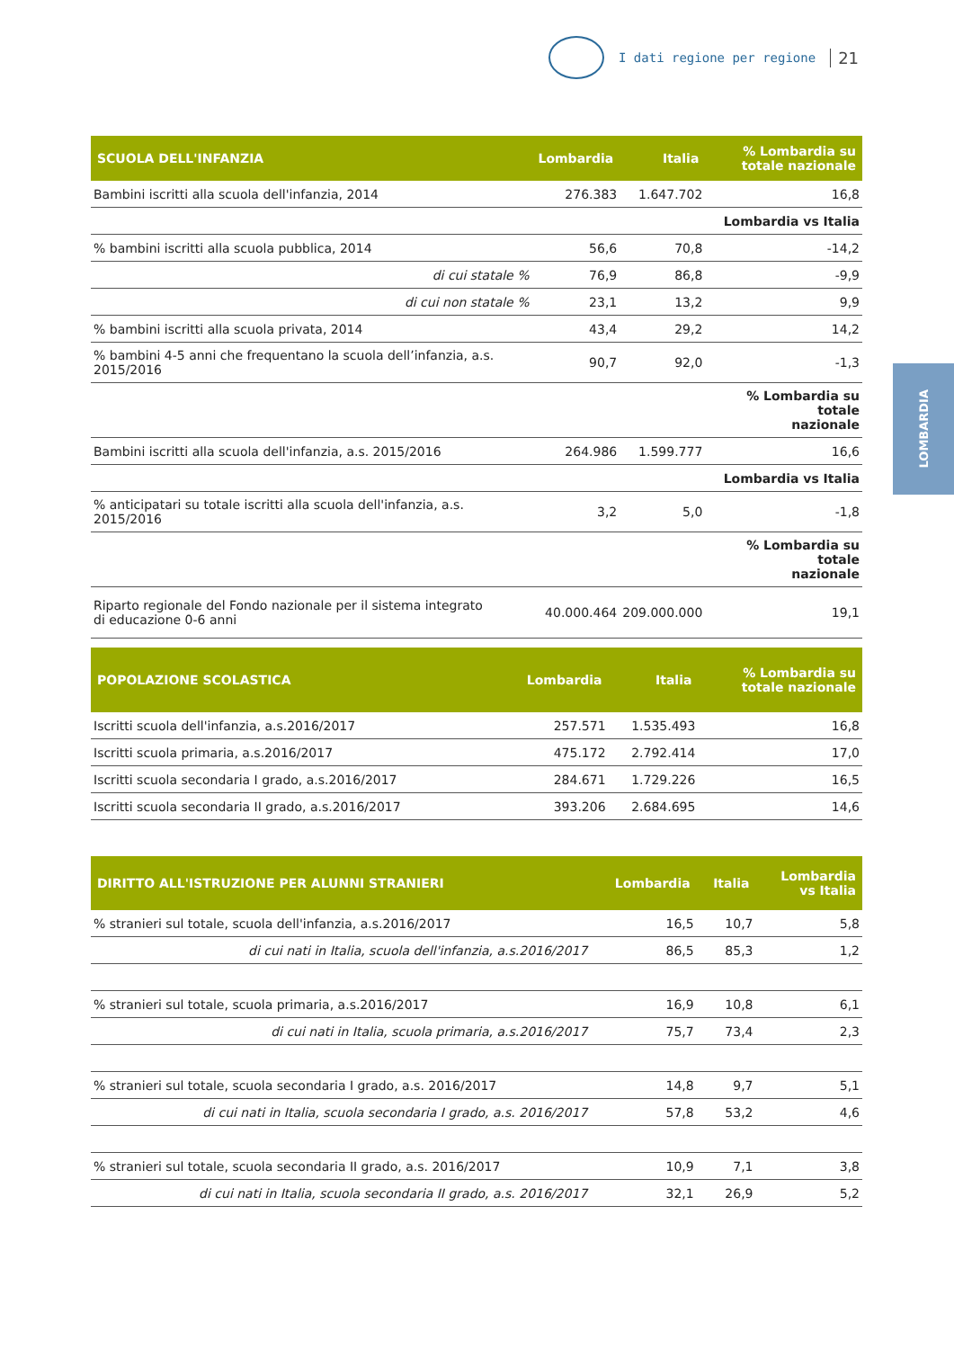I dati regione per regione 21
LOMBARDIA
| SCUOLA DELL'INFANZIA | Lombardia | Italia | % Lombardia su totale nazionale |
| --- | --- | --- | --- |
| Bambini iscritti alla scuola dell'infanzia, 2014 | 276.383 | 1.647.702 | 16,8 |
| | | | Lombardia vs Italia |
| % bambini iscritti alla scuola pubblica, 2014 | 56,6 | 70,8 | -14,2 |
| di cui statale % | 76,9 | 86,8 | -9,9 |
| di cui non statale % | 23,1 | 13,2 | 9,9 |
| % bambini iscritti alla scuola privata, 2014 | 43,4 | 29,2 | 14,2 |
| % bambini 4-5 anni che frequentano la scuola dell’infanzia, a.s. 2015/2016 | 90,7 | 92,0 | -1,3 |
| | | | % Lombardia su totale nazionale |
| Bambini iscritti alla scuola dell'infanzia, a.s. 2015/2016 | 264.986 | 1.599.777 | 16,6 |
| | | | Lombardia vs Italia |
| % anticipatari su totale iscritti alla scuola dell'infanzia, a.s. 2015/2016 | 3,2 | 5,0 | -1,8 |
| | | | % Lombardia su totale nazionale |
| Riparto regionale del Fondo nazionale per il sistema integrato di educazione 0-6 anni | 40.000.464 | 209.000.000 | 19,1 |
| POPOLAZIONE SCOLASTICA | Lombardia | Italia | % Lombardia su totale nazionale |
| --- | --- | --- | --- |
| Iscritti scuola dell'infanzia, a.s.2016/2017 | 257.571 | 1.535.493 | 16,8 |
| Iscritti scuola primaria, a.s.2016/2017 | 475.172 | 2.792.414 | 17,0 |
| Iscritti scuola secondaria I grado, a.s.2016/2017 | 284.671 | 1.729.226 | 16,5 |
| Iscritti scuola secondaria II grado, a.s.2016/2017 | 393.206 | 2.684.695 | 14,6 |
| DIRITTO ALL'ISTRUZIONE PER ALUNNI STRANIERI | Lombardia | Italia | Lombardia vs Italia |
| --- | --- | --- | --- |
| % stranieri sul totale, scuola dell'infanzia, a.s.2016/2017 | 16,5 | 10,7 | 5,8 |
| di cui nati in Italia, scuola dell'infanzia, a.s.2016/2017 | 86,5 | 85,3 | 1,2 |
| % stranieri sul totale, scuola primaria, a.s.2016/2017 | 16,9 | 10,8 | 6,1 |
| di cui nati in Italia, scuola primaria, a.s.2016/2017 | 75,7 | 73,4 | 2,3 |
| % stranieri sul totale, scuola secondaria I grado, a.s. 2016/2017 | 14,8 | 9,7 | 5,1 |
| di cui nati in Italia, scuola secondaria I grado, a.s. 2016/2017 | 57,8 | 53,2 | 4,6 |
| % stranieri sul totale, scuola secondaria II grado, a.s. 2016/2017 | 10,9 | 7,1 | 3,8 |
| di cui nati in Italia, scuola secondaria II grado, a.s. 2016/2017 | 32,1 | 26,9 | 5,2 |